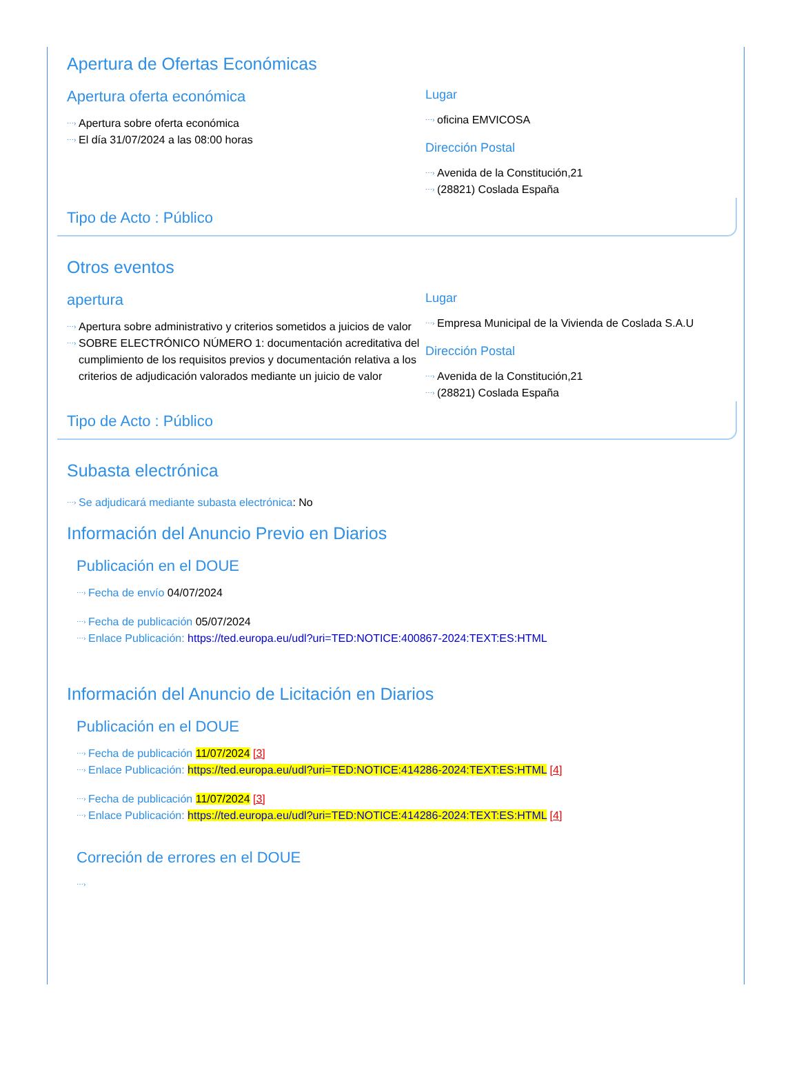Apertura de Ofertas Económicas
Apertura oferta económica
⋯› Apertura sobre oferta económica
⋯› El día 31/07/2024 a las 08:00 horas
Lugar
⋯› oficina EMVICOSA
Dirección Postal
⋯› Avenida de la Constitución,21
⋯› (28821) Coslada España
Tipo de Acto : Público
Otros eventos
apertura
⋯› Apertura sobre administrativo y criterios sometidos a juicios de valor
⋯› SOBRE ELECTRÓNICO NÚMERO 1: documentación acreditativa del cumplimiento de los requisitos previos y documentación relativa a los criterios de adjudicación valorados mediante un juicio de valor
Lugar
⋯› Empresa Municipal de la Vivienda de Coslada S.A.U
Dirección Postal
⋯› Avenida de la Constitución,21
⋯› (28821) Coslada España
Tipo de Acto : Público
Subasta electrónica
⋯› Se adjudicará mediante subasta electrónica: No
Información del Anuncio Previo en Diarios
Publicación en el DOUE
⋯› Fecha de envío 04/07/2024
⋯› Fecha de publicación 05/07/2024
⋯› Enlace Publicación: https://ted.europa.eu/udl?uri=TED:NOTICE:400867-2024:TEXT:ES:HTML
Información del Anuncio de Licitación en Diarios
Publicación en el DOUE
⋯› Fecha de publicación 11/07/2024 [3]
⋯› Enlace Publicación: https://ted.europa.eu/udl?uri=TED:NOTICE:414286-2024:TEXT:ES:HTML [4]
⋯› Fecha de publicación 11/07/2024 [3]
⋯› Enlace Publicación: https://ted.europa.eu/udl?uri=TED:NOTICE:414286-2024:TEXT:ES:HTML [4]
Correción de errores en el DOUE
⋯›